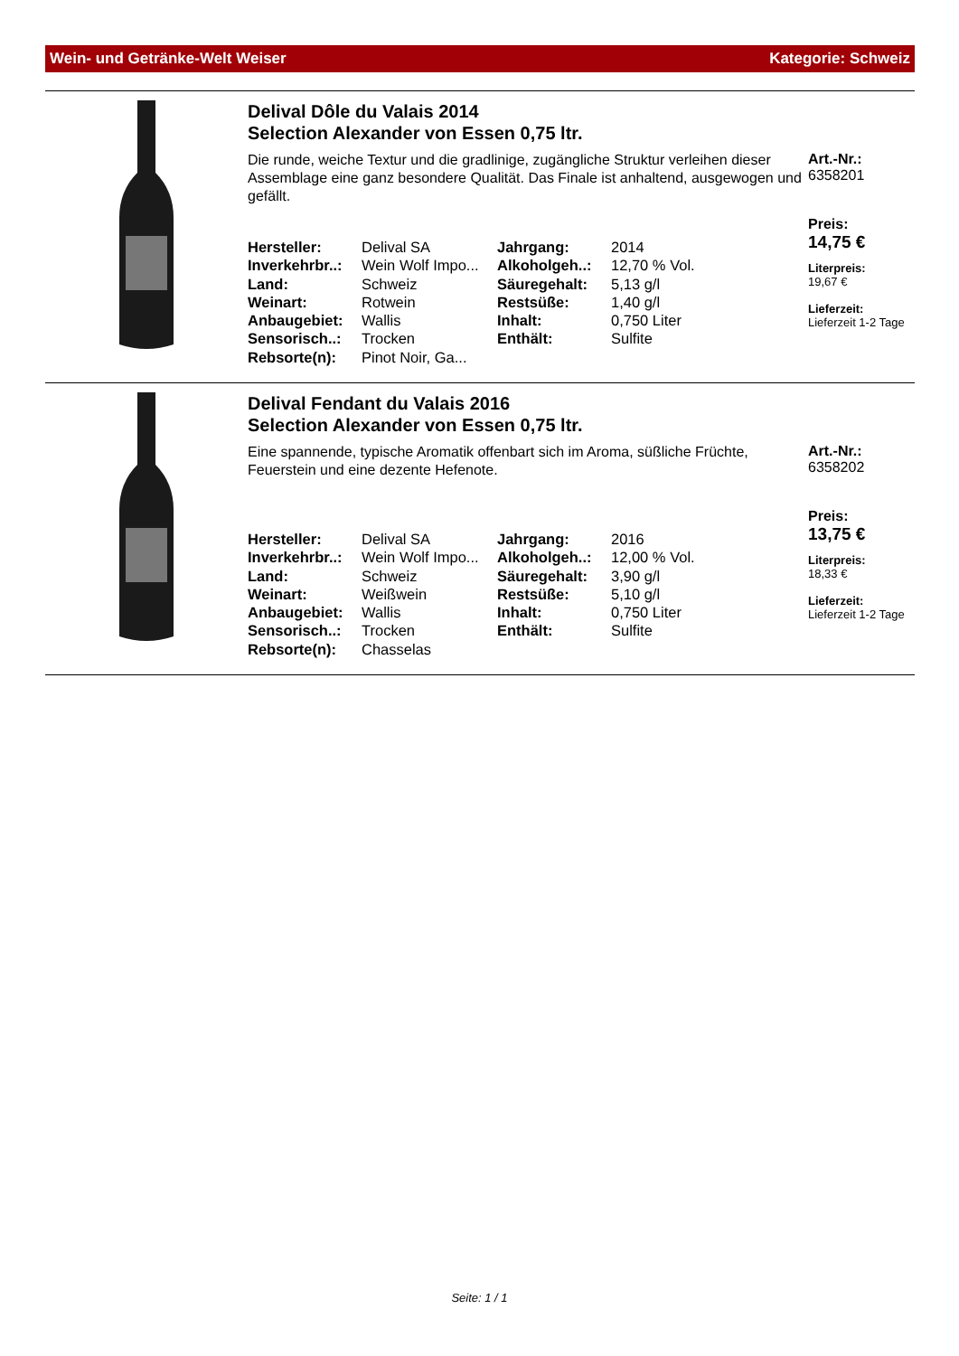Wein- und Getränke-Welt Weiser Kategorie: Schweiz
Delival Dôle du Valais 2014
Selection Alexander von Essen 0,75 ltr.
Die runde, weiche Textur und die gradlinige, zugängliche Struktur verleihen dieser Assemblage eine ganz besondere Qualität. Das Finale ist anhaltend, ausgewogen und gefällt.
| Hersteller: | Delival SA | Jahrgang: | 2014 |
| Inverkehrbr..: | Wein Wolf Impo... | Alkoholgeh..: | 12,70 % Vol. |
| Land: | Schweiz | Säuregehalt: | 5,13 g/l |
| Weinart: | Rotwein | Restsüße: | 1,40 g/l |
| Anbaugebiet: | Wallis | Inhalt: | 0,750 Liter |
| Sensorisch..: | Trocken | Enthält: | Sulfite |
| Rebsorte(n): | Pinot Noir, Ga... | | |
Art.-Nr.:
6358201
Preis:
14,75 €
Literpreis:
19,67 €
Lieferzeit:
Lieferzeit 1-2 Tage
Delival Fendant du Valais 2016
Selection Alexander von Essen 0,75 ltr.
Eine spannende, typische Aromatik offenbart sich im Aroma, süßliche Früchte, Feuerstein und eine dezente Hefenote.
| Hersteller: | Delival SA | Jahrgang: | 2016 |
| Inverkehrbr..: | Wein Wolf Impo... | Alkoholgeh..: | 12,00 % Vol. |
| Land: | Schweiz | Säuregehalt: | 3,90 g/l |
| Weinart: | Weißwein | Restsüße: | 5,10 g/l |
| Anbaugebiet: | Wallis | Inhalt: | 0,750 Liter |
| Sensorisch..: | Trocken | Enthält: | Sulfite |
| Rebsorte(n): | Chasselas | | |
Art.-Nr.:
6358202
Preis:
13,75 €
Literpreis:
18,33 €
Lieferzeit:
Lieferzeit 1-2 Tage
Seite: 1 / 1